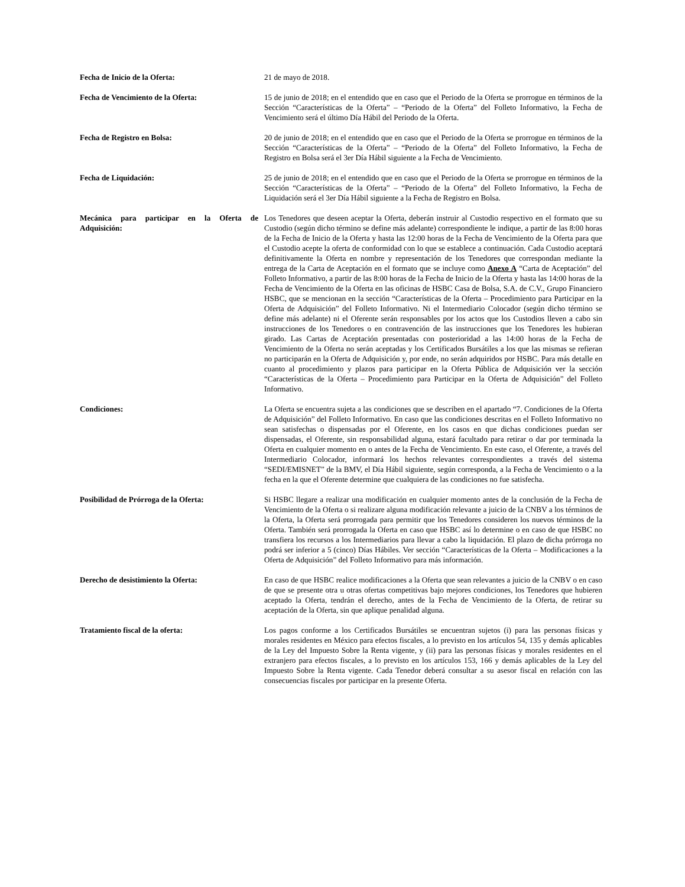Fecha de Inicio de la Oferta: 21 de mayo de 2018.
Fecha de Vencimiento de la Oferta: 15 de junio de 2018; en el entendido que en caso que el Periodo de la Oferta se prorrogue en términos de la Sección “Características de la Oferta” – “Periodo de la Oferta” del Folleto Informativo, la Fecha de Vencimiento será el último Día Hábil del Periodo de la Oferta.
Fecha de Registro en Bolsa: 20 de junio de 2018; en el entendido que en caso que el Periodo de la Oferta se prorrogue en términos de la Sección “Características de la Oferta” – “Periodo de la Oferta” del Folleto Informativo, la Fecha de Registro en Bolsa será el 3er Día Hábil siguiente a la Fecha de Vencimiento.
Fecha de Liquidación: 25 de junio de 2018; en el entendido que en caso que el Periodo de la Oferta se prorrogue en términos de la Sección “Características de la Oferta” – “Periodo de la Oferta” del Folleto Informativo, la Fecha de Liquidación será el 3er Día Hábil siguiente a la Fecha de Registro en Bolsa.
Mecánica para participar en la Oferta de Adquisición:
Los Tenedores que deseen aceptar la Oferta, deberán instruir al Custodio respectivo en el formato que su Custodio (según dicho término se define más adelante) correspondiente le indique, a partir de las 8:00 horas de la Fecha de Inicio de la Oferta y hasta las 12:00 horas de la Fecha de Vencimiento de la Oferta para que el Custodio acepte la oferta de conformidad con lo que se establece a continuación. Cada Custodio aceptará definitivamente la Oferta en nombre y representación de los Tenedores que correspondan mediante la entrega de la Carta de Aceptación en el formato que se incluye como Anexo A “Carta de Aceptación” del Folleto Informativo, a partir de las 8:00 horas de la Fecha de Inicio de la Oferta y hasta las 14:00 horas de la Fecha de Vencimiento de la Oferta en las oficinas de HSBC Casa de Bolsa, S.A. de C.V., Grupo Financiero HSBC, que se mencionan en la sección “Características de la Oferta – Procedimiento para Participar en la Oferta de Adquisición” del Folleto Informativo. Ni el Intermediario Colocador (según dicho término se define más adelante) ni el Oferente serán responsables por los actos que los Custodios lleven a cabo sin instrucciones de los Tenedores o en contravención de las instrucciones que los Tenedores les hubieran girado. Las Cartas de Aceptación presentadas con posterioridad a las 14:00 horas de la Fecha de Vencimiento de la Oferta no serán aceptadas y los Certificados Bursátiles a los que las mismas se refieran no participarán en la Oferta de Adquisición y, por ende, no serán adquiridos por HSBC. Para más detalle en cuanto al procedimiento y plazos para participar en la Oferta Pública de Adquisición ver la sección “Características de la Oferta – Procedimiento para Participar en la Oferta de Adquisición” del Folleto Informativo.
Condiciones: La Oferta se encuentra sujeta a las condiciones que se describen en el apartado “7. Condiciones de la Oferta de Adquisición” del Folleto Informativo. En caso que las condiciones descritas en el Folleto Informativo no sean satisfechas o dispensadas por el Oferente, en los casos en que dichas condiciones puedan ser dispensadas, el Oferente, sin responsabilidad alguna, estará facultado para retirar o dar por terminada la Oferta en cualquier momento en o antes de la Fecha de Vencimiento. En este caso, el Oferente, a través del Intermediario Colocador, informará los hechos relevantes correspondientes a través del sistema “SEDI/EMISNET” de la BMV, el Día Hábil siguiente, según corresponda, a la Fecha de Vencimiento o a la fecha en la que el Oferente determine que cualquiera de las condiciones no fue satisfecha.
Posibilidad de Prórroga de la Oferta: Si HSBC llegare a realizar una modificación en cualquier momento antes de la conclusión de la Fecha de Vencimiento de la Oferta o si realizare alguna modificación relevante a juicio de la CNBV a los términos de la Oferta, la Oferta será prorrogada para permitir que los Tenedores consideren los nuevos términos de la Oferta. También será prorrogada la Oferta en caso que HSBC así lo determine o en caso de que HSBC no transfiera los recursos a los Intermediarios para llevar a cabo la liquidación. El plazo de dicha prórroga no podrá ser inferior a 5 (cinco) Días Hábiles. Ver sección “Características de la Oferta – Modificaciones a la Oferta de Adquisición” del Folleto Informativo para más información.
Derecho de desistimiento la Oferta: En caso de que HSBC realice modificaciones a la Oferta que sean relevantes a juicio de la CNBV o en caso de que se presente otra u otras ofertas competitivas bajo mejores condiciones, los Tenedores que hubieren aceptado la Oferta, tendrán el derecho, antes de la Fecha de Vencimiento de la Oferta, de retirar su aceptación de la Oferta, sin que aplique penalidad alguna.
Tratamiento fiscal de la oferta: Los pagos conforme a los Certificados Bursátiles se encuentran sujetos (i) para las personas físicas y morales residentes en México para efectos fiscales, a lo previsto en los artículos 54, 135 y demás aplicables de la Ley del Impuesto Sobre la Renta vigente, y (ii) para las personas físicas y morales residentes en el extranjero para efectos fiscales, a lo previsto en los artículos 153, 166 y demás aplicables de la Ley del Impuesto Sobre la Renta vigente. Cada Tenedor deberá consultar a su asesor fiscal en relación con las consecuencias fiscales por participar en la presente Oferta.